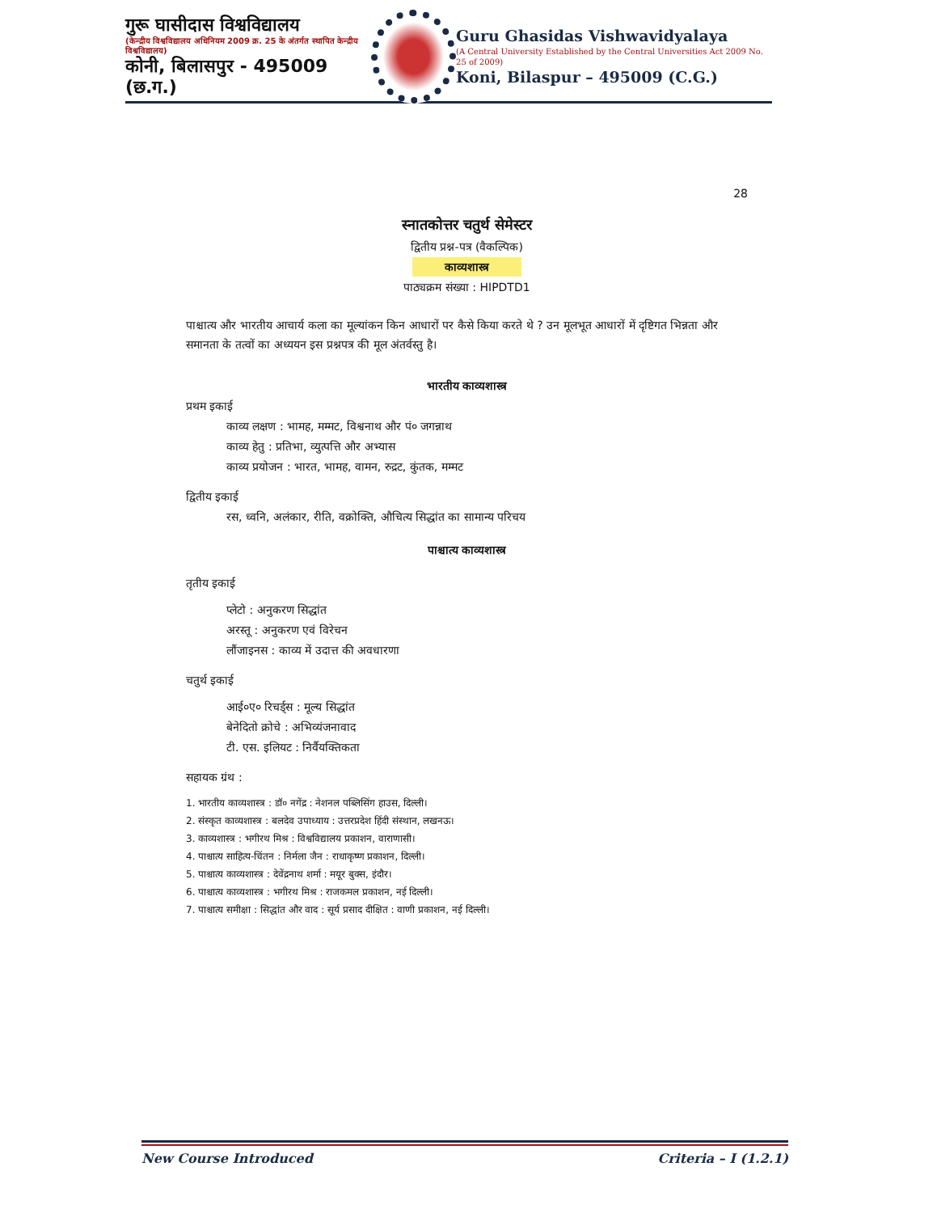गुरू घासीदास विश्वविद्यालय
(केन्द्रीय विश्वविद्यालय अधिनियम 2009 क्र. 25 के अंतर्गत स्थापित केन्द्रीय विश्वविद्यालय)
कोनी, बिलासपुर - 495009 (छ.ग.)
Guru Ghasidas Vishwavidyalaya
(A Central University Established by the Central Universities Act 2009 No. 25 of 2009)
Koni, Bilaspur – 495009 (C.G.)
28
स्नातकोत्तर चतुर्थ सेमेस्टर
द्वितीय प्रश्न-पत्र (वैकल्पिक)
काव्यशास्त्र
पाठ्यक्रम संख्या : HIPDTD1
पाश्चात्य और भारतीय आचार्य कला का मूल्यांकन किन आधारों पर कैसे किया करते थे ? उन मूलभूत आधारों में दृष्टिगत भिन्नता और समानता के तत्वों का अध्ययन इस प्रश्नपत्र की मूल अंतर्वस्तु है।
भारतीय काव्यशास्त्र
प्रथम इकाई
काव्य लक्षण : भामह, मम्मट, विश्वनाथ और पं० जगन्नाथ
काव्य हेतु : प्रतिभा, व्युत्पत्ति और अभ्यास
काव्य प्रयोजन : भारत, भामह, वामन, रुद्रट, कुंतक, मम्मट
द्वितीय इकाई
रस, ध्वनि, अलंकार, रीति, वक्रोक्ति, औचित्य सिद्धांत का सामान्य परिचय
पाश्चात्य काव्यशास्त्र
तृतीय इकाई
प्लेटो : अनुकरण सिद्धांत
अरस्तू : अनुकरण एवं विरेचन
लौंजाइनस : काव्य में उदात्त की अवधारणा
चतुर्थ इकाई
आई०ए० रिचर्ड्स : मूल्य सिद्धांत
बेनेदितो क्रोचे : अभिव्यंजनावाद
टी. एस. इलियट : निर्वैयक्तिकता
सहायक ग्रंथ :
1. भारतीय काव्यशास्त्र : डॉ० नगेंद्र : नेशनल पब्लिसिंग हाउस, दिल्ली।
2. संस्कृत काव्यशास्त्र : बलदेव उपाध्याय : उत्तरप्रदेश हिंदी संस्थान, लखनऊ।
3. काव्यशास्त्र : भगीरथ मिश्र : विश्वविद्यालय प्रकाशन, वाराणासी।
4. पाश्चात्य साहित्य-चिंतन : निर्मला जैन : राधाकृष्ण प्रकाशन, दिल्ली।
5. पाश्चात्य काव्यशास्त्र : देवेंद्रनाथ शर्मा : मयूर बुक्स, इंदौर।
6. पाश्चात्य काव्यशास्त्र : भगीरथ मिश्र : राजकमल प्रकाशन, नई दिल्ली।
7. पाश्चात्य समीक्षा : सिद्धांत और वाद : सूर्य प्रसाद दीक्षित : वाणी प्रकाशन, नई दिल्ली।
New Course Introduced Criteria – I (1.2.1)